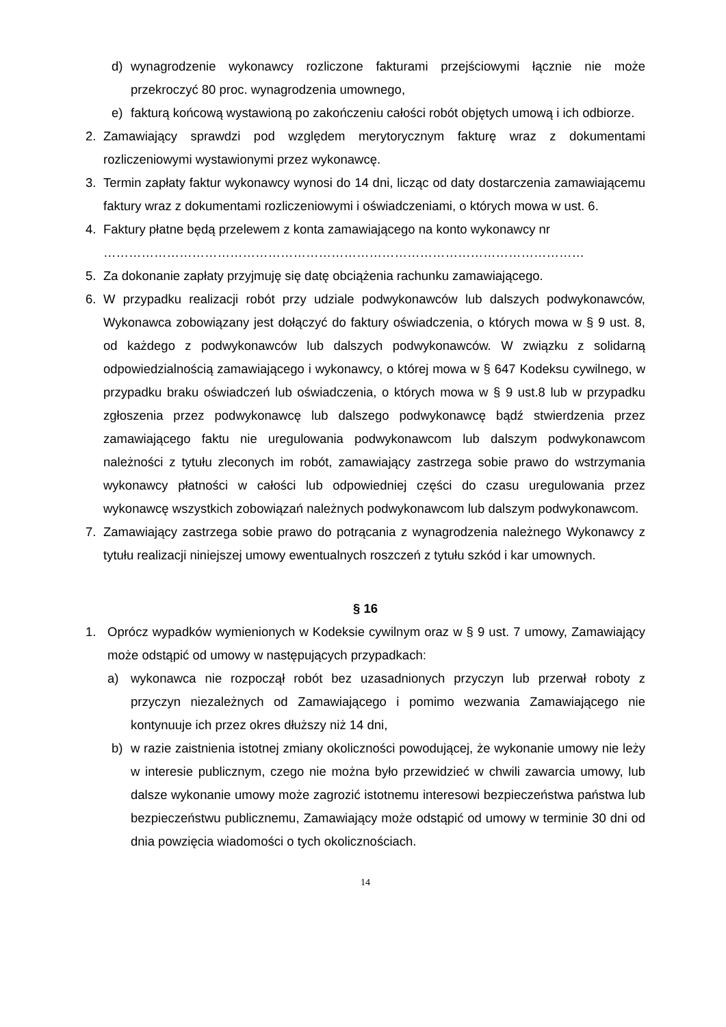d) wynagrodzenie wykonawcy rozliczone fakturami przejściowymi łącznie nie może przekroczyć 80 proc. wynagrodzenia umownego,
e) fakturą końcową wystawioną po zakończeniu całości robót objętych umową i ich odbiorze.
2. Zamawiający sprawdzi pod względem merytorycznym fakturę wraz z dokumentami rozliczeniowymi wystawionymi przez wykonawcę.
3. Termin zapłaty faktur wykonawcy wynosi do 14 dni, licząc od daty dostarczenia zamawiającemu faktury wraz z dokumentami rozliczeniowymi i oświadczeniami, o których mowa w ust. 6.
4. Faktury płatne będą przelewem z konta zamawiającego na konto wykonawcy nr
……………………………………………………………………………………………………
5. Za dokonanie zapłaty przyjmuję się datę obciążenia rachunku zamawiającego.
6. W przypadku realizacji robót przy udziale podwykonawców lub dalszych podwykonawców, Wykonawca zobowiązany jest dołączyć do faktury oświadczenia, o których mowa w § 9 ust. 8, od każdego z podwykonawców lub dalszych podwykonawców. W związku z solidarną odpowiedzialnością zamawiającego i wykonawcy, o której mowa w § 647 Kodeksu cywilnego, w przypadku braku oświadczeń lub oświadczenia, o których mowa w § 9 ust.8 lub w przypadku zgłoszenia przez podwykonawcę lub dalszego podwykonawcę bądź stwierdzenia przez zamawiającego faktu nie uregulowania podwykonawcom lub dalszym podwykonawcom należności z tytułu zleconych im robót, zamawiający zastrzega sobie prawo do wstrzymania wykonawcy płatności w całości lub odpowiedniej części do czasu uregulowania przez wykonawcę wszystkich zobowiązań należnych podwykonawcom lub dalszym podwykonawcom.
7. Zamawiający zastrzega sobie prawo do potrącania z wynagrodzenia należnego Wykonawcy z tytułu realizacji niniejszej umowy ewentualnych roszczeń z tytułu szkód i kar umownych.
§ 16
1. Oprócz wypadków wymienionych w Kodeksie cywilnym oraz w § 9 ust. 7 umowy, Zamawiający może odstąpić od umowy w następujących przypadkach:
a) wykonawca nie rozpoczął robót bez uzasadnionych przyczyn lub przerwał roboty z przyczyn niezależnych od Zamawiającego i pomimo wezwania Zamawiającego nie kontynuuje ich przez okres dłuższy niż 14 dni,
b) w razie zaistnienia istotnej zmiany okoliczności powodującej, że wykonanie umowy nie leży w interesie publicznym, czego nie można było przewidzieć w chwili zawarcia umowy, lub dalsze wykonanie umowy może zagrozić istotnemu interesowi bezpieczeństwa państwa lub bezpieczeństwu publicznemu, Zamawiający może odstąpić od umowy w terminie 30 dni od dnia powzięcia wiadomości o tych okolicznościach.
14